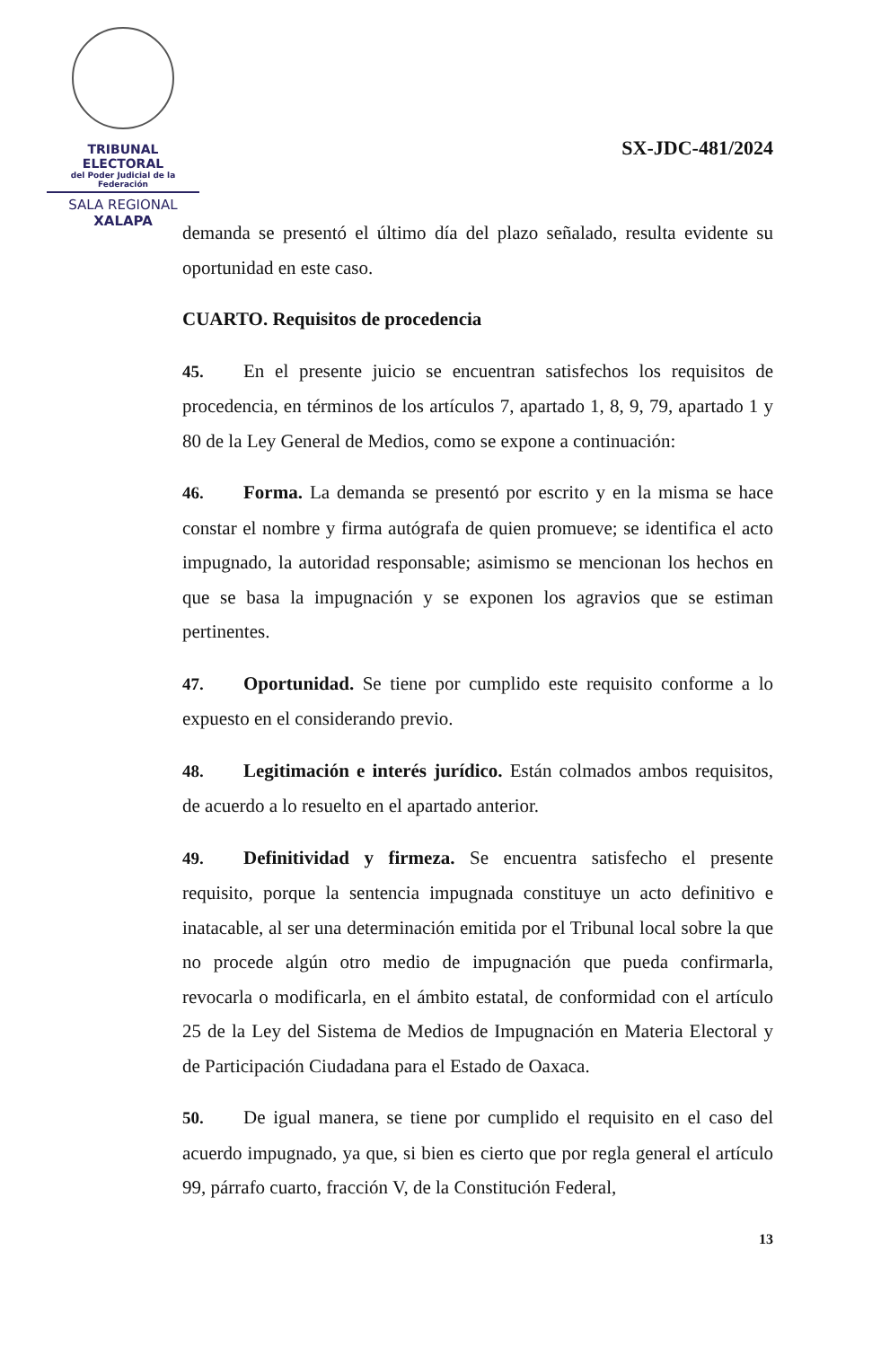TRIBUNAL ELECTORAL
del Poder Judicial de la Federación
SALA REGIONAL
XALAPA
SX-JDC-481/2024
demanda se presentó el último día del plazo señalado, resulta evidente su oportunidad en este caso.
CUARTO. Requisitos de procedencia
45. En el presente juicio se encuentran satisfechos los requisitos de procedencia, en términos de los artículos 7, apartado 1, 8, 9, 79, apartado 1 y 80 de la Ley General de Medios, como se expone a continuación:
46. Forma. La demanda se presentó por escrito y en la misma se hace constar el nombre y firma autógrafa de quien promueve; se identifica el acto impugnado, la autoridad responsable; asimismo se mencionan los hechos en que se basa la impugnación y se exponen los agravios que se estiman pertinentes.
47. Oportunidad. Se tiene por cumplido este requisito conforme a lo expuesto en el considerando previo.
48. Legitimación e interés jurídico. Están colmados ambos requisitos, de acuerdo a lo resuelto en el apartado anterior.
49. Definitividad y firmeza. Se encuentra satisfecho el presente requisito, porque la sentencia impugnada constituye un acto definitivo e inatacable, al ser una determinación emitida por el Tribunal local sobre la que no procede algún otro medio de impugnación que pueda confirmarla, revocarla o modificarla, en el ámbito estatal, de conformidad con el artículo 25 de la Ley del Sistema de Medios de Impugnación en Materia Electoral y de Participación Ciudadana para el Estado de Oaxaca.
50. De igual manera, se tiene por cumplido el requisito en el caso del acuerdo impugnado, ya que, si bien es cierto que por regla general el artículo 99, párrafo cuarto, fracción V, de la Constitución Federal,
13